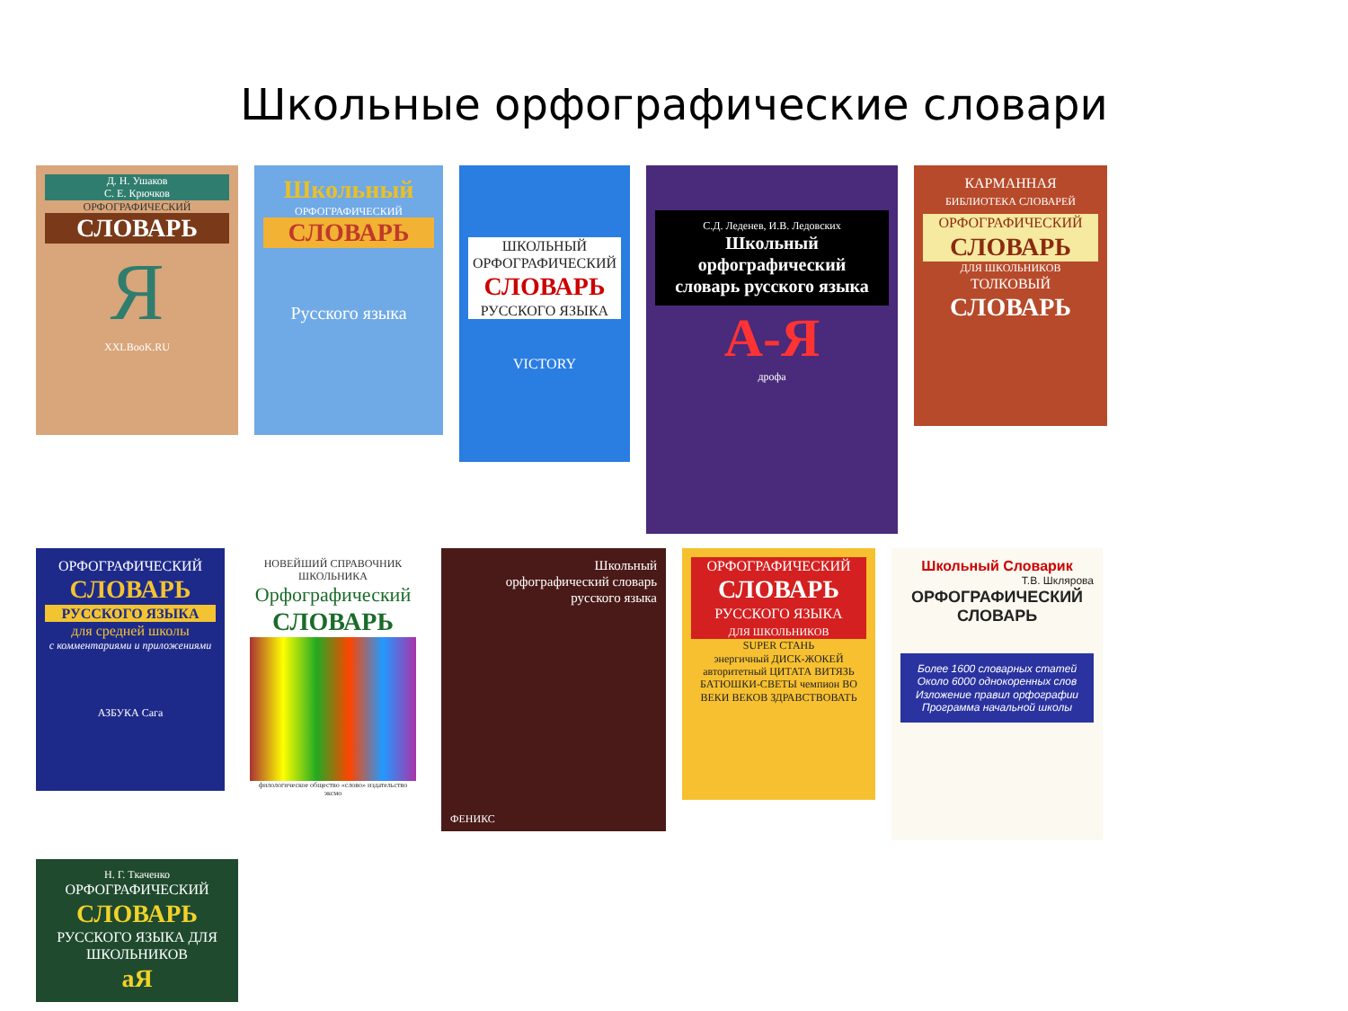Школьные орфографические словари
Д. Н. Ушаков
С. Е. Крючков
ОРФОГРАФИЧЕСКИЙ
СЛОВАРЬ
Я
XXLBooK.RU
Школьный
ОРФОГРАФИЧЕСКИЙ
СЛОВАРЬ
Русского языка
ШКОЛЬНЫЙ ОРФОГРАФИЧЕСКИЙ
СЛОВАРЬ
РУССКОГО ЯЗЫКА
VICTORY
С.Д. Леденев, И.В. Ледовских
Школьный орфографический словарь русского языка
А-Я
дрофа
КАРМАННАЯ
БИБЛИОТЕКА СЛОВАРЕЙ
ОРФОГРАФИЧЕСКИЙ
СЛОВАРЬ
ДЛЯ ШКОЛЬНИКОВ
ТОЛКОВЫЙ
СЛОВАРЬ
ОРФОГРАФИЧЕСКИЙ
СЛОВАРЬ
РУССКОГО ЯЗЫКА
для средней школы
с комментариями и приложениями
АЗБУКА Сага
НОВЕЙШИЙ СПРАВОЧНИК ШКОЛЬНИКА
Орфографический
СЛОВАРЬ
филологическое общество «слово» издательство эксмо
Школьный
орфографический словарь
русского языка
ФЕНИКС
ОРФОГРАФИЧЕСКИЙ
СЛОВАРЬ
РУССКОГО ЯЗЫКА
ДЛЯ ШКОЛЬНИКОВ
SUPER СТАНЬ
энергичный ДИСК-ЖОКЕЙ авторитетный ЦИТАТА ВИТЯЗЬ БАТЮШКИ-СВЕТЫ чемпион ВО ВЕКИ ВЕКОВ ЗДРАВСТВОВАТЬ
Школьный Словарик
Т.В. Шклярова
ОРФОГРАФИЧЕСКИЙ
СЛОВАРЬ
Более 1600 словарных статей
Около 6000 однокоренных слов
Изложение правил орфографии
Программа начальной школы
Н. Г. Ткаченко
ОРФОГРАФИЧЕСКИЙ
СЛОВАРЬ
РУССКОГО ЯЗЫКА ДЛЯ ШКОЛЬНИКОВ
аЯ